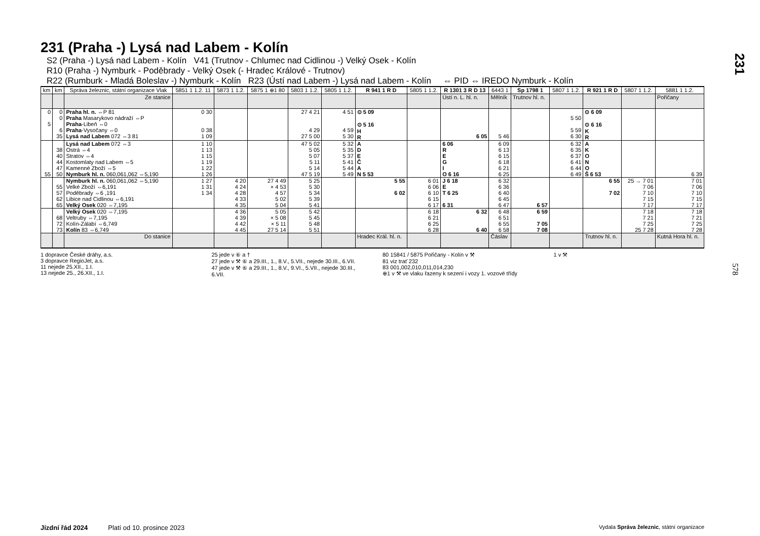231
231 (Praha -) Lysá nad Labem - Kolín
S2 (Praha -) Lysá nad Labem - Kolín V41 (Trutnov - Chlumec nad Cidlinou -) Velký Osek - Kolín
R10 (Praha -) Nymburk - Poděbrady - Velký Osek (- Hradec Králové - Trutnov)
R22 (Rumburk - Mladá Boleslav -) Nymburk - Kolín R23 (Ústí nad Labem -) Lysá nad Labem - Kolín ⇔ PID ⇔ IREDO Nymburk - Kolín
| km | km | Správa železnic, státní organizace Vlak | 5851 1 1.2. 11 | 5873 1 1.2. | 5875 1 ⊕1 80 | 5803 1 1.2. | 5805 1 1.2. | R 941 1 R D | 5805 1 1.2. | R 1301 3 R D 13 | 6443 1 | Sp 1798 1 | 5807 1 1.2. | R 921 1 R D | 5807 1 1.2. | 5881 1 1.2. |
| --- | --- | --- | --- | --- | --- | --- | --- | --- | --- | --- | --- | --- | --- | --- | --- | --- |
| | | Ze stanice | | | | | | | | Ústí n. L. hl. n. | Mělník | Trutnov hl. n. | | | | Pořičany |
| 0 5 | 0 0 6 35 | Praha hl. n. ⇔P 81 Praha Masarykovo nádraží ⇔P Praha -Libeň ⇔0 Praha -Vysočany ⇔0 Lysá nad Labem 072 ⇔3 81 | 0 30 0 38 1 09 | | | 27 4 21 4 29 27 5 00 | 4 51 4 59 5 30 | ⊙ 5 09 ⊙ 5 16 H R | | 6 05 | 5 46 | | 5 50 5 59 6 30 | ⊙ 6 09 ⊙ 6 16 K R | | |
| 55 | 38 40 44 47 50 | Lysá nad Labem 072 ⇔3 Ostrá ⇔4 Stratov ⇔4 Kostomlaty nad Labem ⇔5 Kamenné Zboží ⇔5 Nymburk hl. n. 060,061,062 ⇔5,190 | 1 10 1 13 1 15 1 19 1 22 1 26 | | | 47 5 02 5 05 5 07 5 11 5 14 47 5 19 | 5 32 5 35 5 37 5 41 5 44 5 49 | A D E Č A N 5 53 | | 6 06 R E G I O 6 16 | 6 09 6 13 6 15 6 18 6 21 6 25 | | 6 32 6 35 6 37 6 41 6 44 6 49 | A K O N O Š 6 53 | | 6 39 |
| | 55 57 62 65 | Nymburk hl. n. 060,061,062 ⇔5,190 Velké Zboží ⇔6,191 Poděbrady ⇔6 ,191 Libice nad Cidlinou ⇔6,191 Velký Osek 020 ⇔7,195 | 1 27 1 31 1 34 | 4 20 4 24 4 28 4 33 4 35 | 27 4 49 × 4 53 4 57 5 02 5 04 | 5 25 5 30 5 34 5 39 5 41 | | 5 55 6 02 | 6 01 6 06 6 10 6 15 6 17 | J 6 18 E T 6 25 6 31 | 6 32 6 36 6 40 6 45 6 47 | 6 57 | | 6 55 7 02 | 25 → 7 01 7 06 7 10 7 15 7 17 | 7 01 7 06 7 10 7 15 7 17 |
| | 68 72 73 | Velký Osek 020 ⇔7,195 Veltruby ⇔7,195 Kolín-Zálabí ⇔6,749 Kolín 83 ⇔6,749 | | 4 36 4 39 4 42 4 45 | 5 05 × 5 08 × 5 11 27 5 14 | 5 42 5 45 5 48 5 51 | | | 6 18 6 21 6 25 6 28 | 6 32 6 40 | 6 48 6 51 6 55 6 58 | 6 59 7 05 7 08 | | | 7 18 7 21 7 25 25 7 28 | 7 18 7 21 7 25 7 28 |
| | | Do stanice | | | | | | Hradec Král. hl. n. | | | Čáslav | | | Trutnov hl. n. | | Kutná Hora hl. n. |
1 dopravce České dráhy, a.s.
3 dopravce RegioJet, a.s.
11 nejede 25.XII., 1.I.
13 nejede 25., 26.XII., 1.I.
25 jede v ⑥ a †
27 jede v ⚒ ⑥ a 29.III., 1., 8.V., 5.VII., nejede 30.III., 6.VII.
47 jede v ⚒ ⑥ a 29.III., 1., 8.V., 9.VI., 5.VII., nejede 30.III., 6.VII.
80 15841 / 5875 Pořičany - Kolín v ⚒
81 viz trať 232
83 001,002,010,011,014,230
⊕1 v ⚒ ve vlaku řazeny k sezení i vozy 1. vozové třídy
1 v ⚒
578
Jízdní řád 2024 Platí od 10. prosince 2023 Vydala Správa železnic, státní organizace